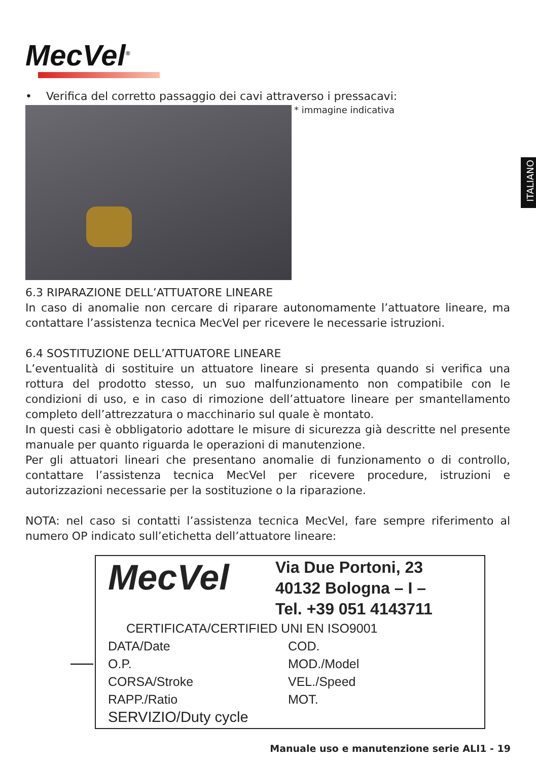MecVel<sup>®</sup>
ITALIANO
• Verifica del corretto passaggio dei cavi attraverso i pressacavi:
* immagine indicativa
6.3 RIPARAZIONE DELL’ATTUATORE LINEARE
In caso di anomalie non cercare di riparare autonomamente l’attuatore lineare, ma contattare l’assistenza tecnica MecVel per ricevere le necessarie istruzioni.
6.4 SOSTITUZIONE DELL’ATTUATORE LINEARE
L’eventualità di sostituire un attuatore lineare si presenta quando si verifica una rottura del prodotto stesso, un suo malfunzionamento non compatibile con le condizioni di uso, e in caso di rimozione dell’attuatore lineare per smantellamento completo dell’attrezzatura o macchinario sul quale è montato.
In questi casi è obbligatorio adottare le misure di sicurezza già descritte nel presente manuale per quanto riguarda le operazioni di manutenzione.
Per gli attuatori lineari che presentano anomalie di funzionamento o di controllo, contattare l’assistenza tecnica MecVel per ricevere procedure, istruzioni e autorizzazioni necessarie per la sostituzione o la riparazione.
NOTA: nel caso si contatti l’assistenza tecnica MecVel, fare sempre riferimento al numero OP indicato sull’etichetta dell’attuatore lineare:
MecVel
Via Due Portoni, 23
40132 Bologna – I –
Tel. +39 051 4143711
CERTIFICATA/CERTIFIED UNI EN ISO9001
DATA/Date
COD.
O.P.
MOD./Model
CORSA/Stroke
VEL./Speed
RAPP./Ratio
MOT.
SERVIZIO/Duty cycle
Manuale uso e manutenzione serie ALI1 - 19